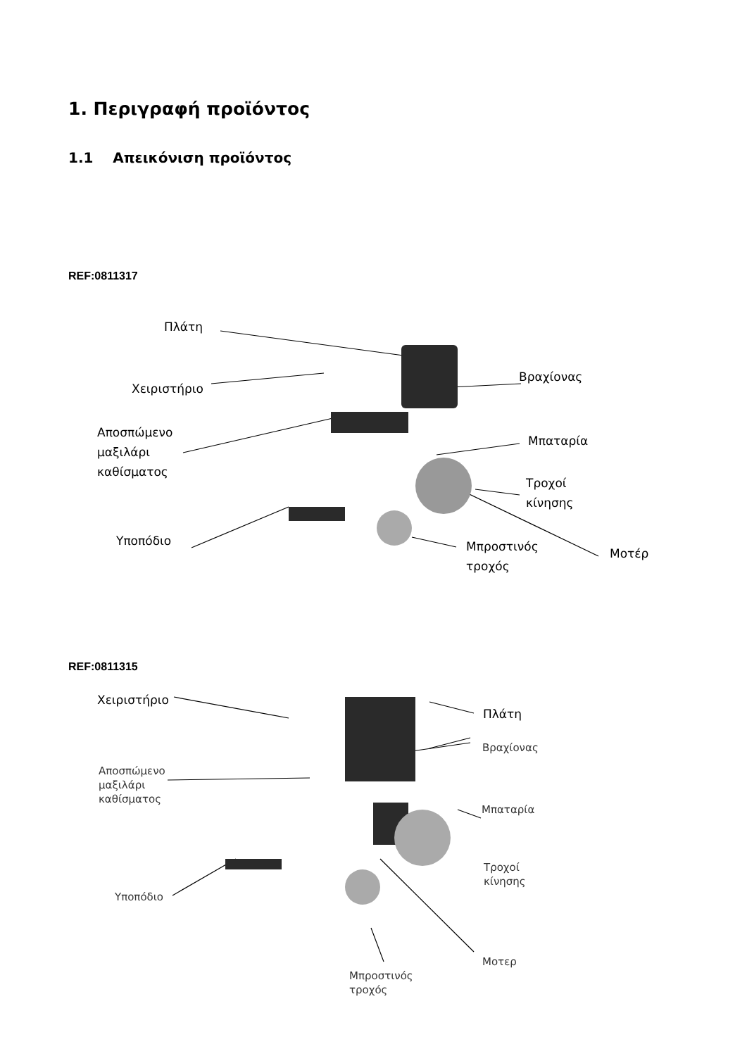1. Περιγραφή προϊόντος
1.1 Απεικόνιση προϊόντος
REF:0811317
Πλάτη
Χειριστήριο
Αποσπώμενο
μαξιλάρι
καθίσματος
Υποπόδιο
Βραχίονας
Μπαταρία
Τροχοί
κίνησης
Μπροστινός
τροχός
Μοτέρ
REF:0811315
Χειριστήριο
Πλάτη
Βραχίονας
Αποσπώμενο
μαξιλάρι
καθίσματος
Μπαταρία
Τροχοί
κίνησης
Υποπόδιο
Μοτερ
Μπροστινός
τροχός